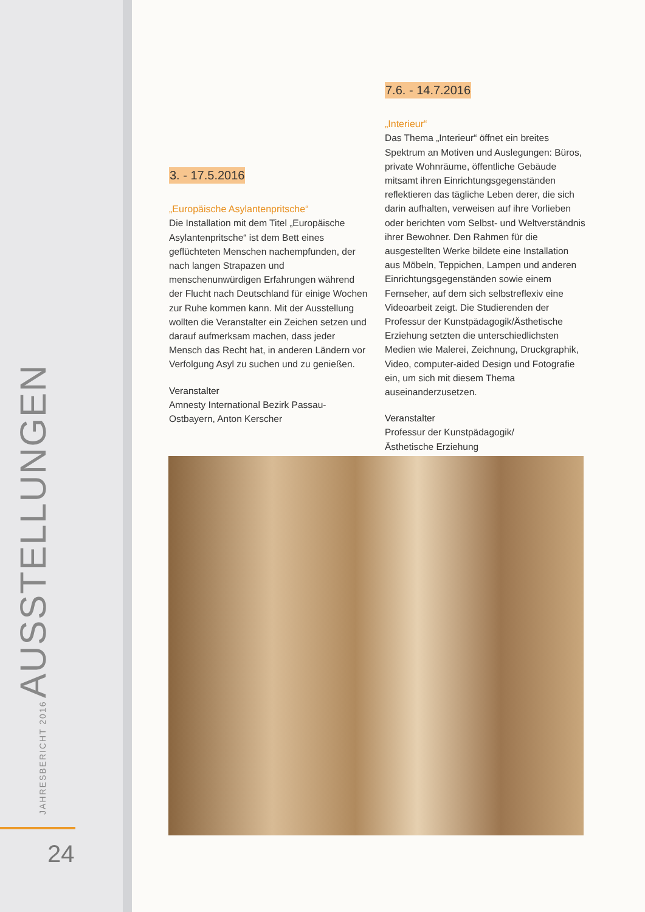JAHRESBERICHT 2016 AUSSTELLUNGEN
24
3. - 17.5.2016
„Europäische Asylantenpritsche“
Die Installation mit dem Titel „Europäische Asylantenpritsche“ ist dem Bett eines geflüchteten Menschen nachempfunden, der nach langen Strapazen und menschenunwürdigen Erfahrungen während der Flucht nach Deutschland für einige Wochen zur Ruhe kommen kann. Mit der Ausstellung wollten die Veranstalter ein Zeichen setzen und darauf aufmerksam machen, dass jeder Mensch das Recht hat, in anderen Ländern vor Verfolgung Asyl zu suchen und zu genießen.
Veranstalter
Amnesty International Bezirk Passau-Ostbayern, Anton Kerscher
7.6. - 14.7.2016
„Interieur“
Das Thema „Interieur“ öffnet ein breites Spektrum an Motiven und Auslegungen: Büros, private Wohnräume, öffentliche Gebäude mitsamt ihren Einrichtungsgegenständen reflektieren das tägliche Leben derer, die sich darin aufhalten, verweisen auf ihre Vorlieben oder berichten vom Selbst- und Weltverständnis ihrer Bewohner. Den Rahmen für die ausgestellten Werke bildete eine Installation aus Möbeln, Teppichen, Lampen und anderen Einrichtungsgegenständen sowie einem Fernseher, auf dem sich selbstreflexiv eine Videoarbeit zeigt. Die Studierenden der Professur der Kunstpädagogik/Ästhetische Erziehung setzten die unterschiedlichsten Medien wie Malerei, Zeichnung, Druckgraphik, Video, computer-aided Design und Fotografie ein, um sich mit diesem Thema auseinanderzusetzen.
Veranstalter
Professur der Kunstpädagogik/
Ästhetische Erziehung